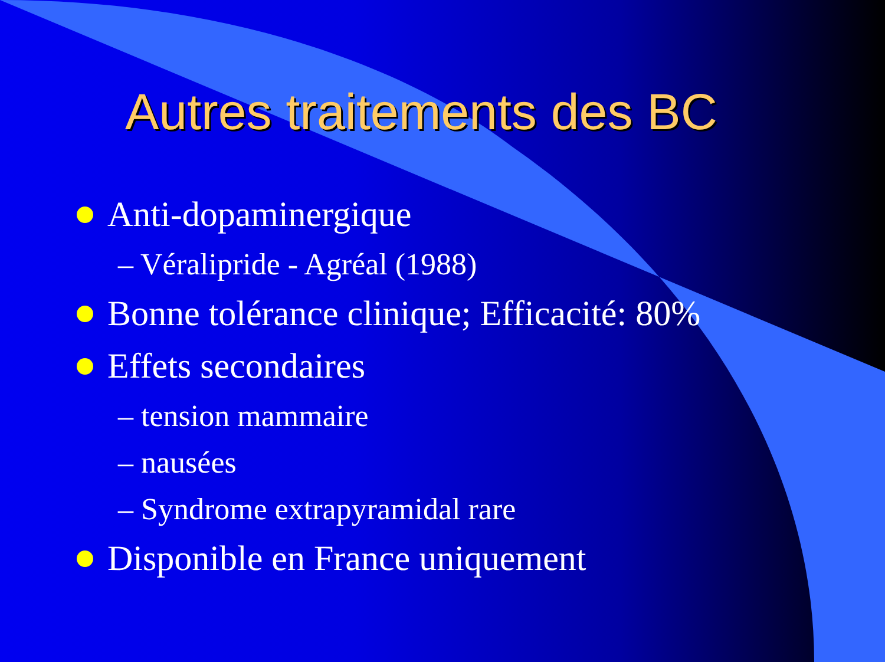Autres traitements des BC
Anti-dopaminergique
– Véralipride - Agréal (1988)
Bonne tolérance clinique; Efficacité: 80%
Effets secondaires
– tension mammaire
– nausées
– Syndrome extrapyramidal rare
Disponible en France uniquement